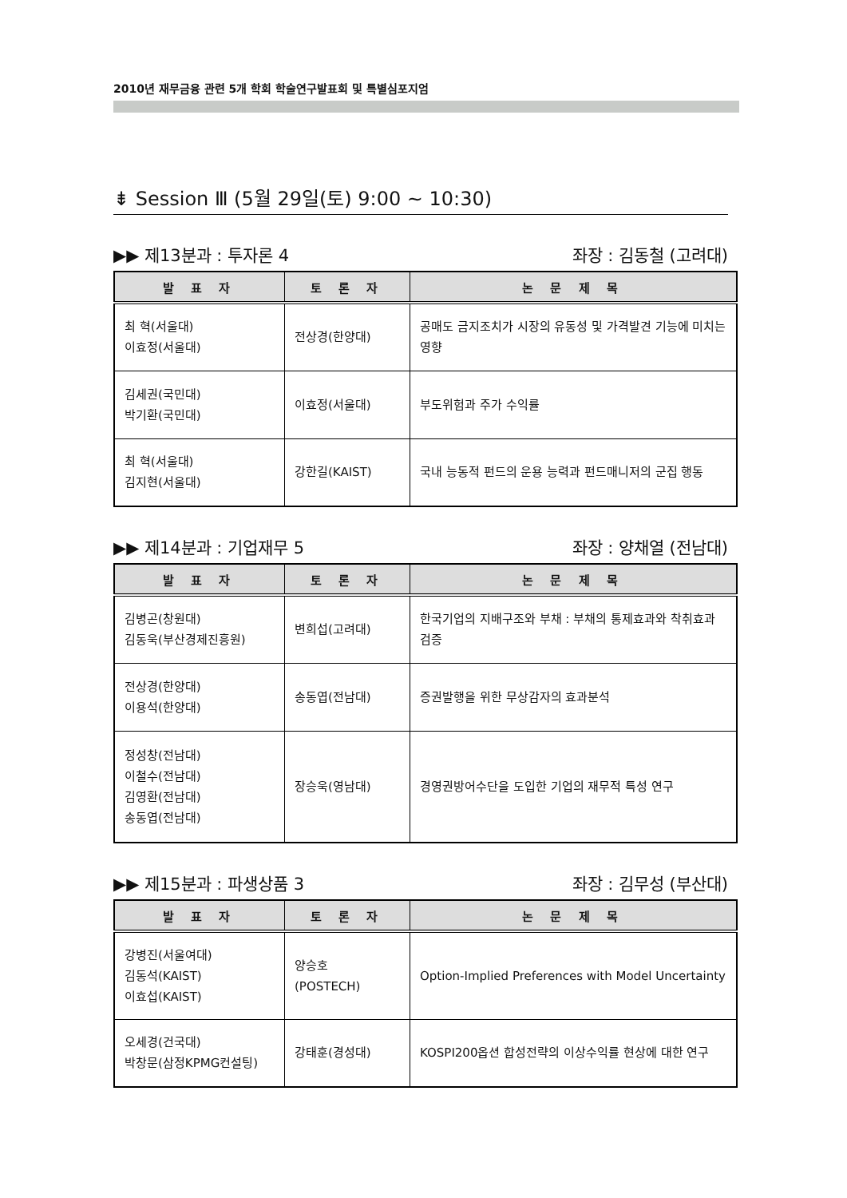2010년 재무금융 관련 5개 학회 학술연구발표회 및 특별심포지엄
⇟ Session Ⅲ (5월 29일(토) 9:00 ~ 10:30)
▶▶ 제13분과 : 투자론 4 좌장 : 김동철 (고려대)
| 발 표 자 | 토 론 자 | 논 문 제 목 |
| --- | --- | --- |
| 최 혁(서울대) 이효정(서울대) | 전상경(한양대) | 공매도 금지조치가 시장의 유동성 및 가격발견 기능에 미치는 영향 |
| 김세권(국민대) 박기환(국민대) | 이효정(서울대) | 부도위험과 주가 수익률 |
| 최 혁(서울대) 김지현(서울대) | 강한길(KAIST) | 국내 능동적 펀드의 운용 능력과 펀드매니저의 군집 행동 |
▶▶ 제14분과 : 기업재무 5 좌장 : 양채열 (전남대)
| 발 표 자 | 토 론 자 | 논 문 제 목 |
| --- | --- | --- |
| 김병곤(창원대) 김동욱(부산경제진흥원) | 변희섭(고려대) | 한국기업의 지배구조와 부채 : 부채의 통제효과와 착취효과 검증 |
| 전상경(한양대) 이용석(한양대) | 송동엽(전남대) | 증권발행을 위한 무상감자의 효과분석 |
| 정성창(전남대) 이철수(전남대) 김영환(전남대) 송동엽(전남대) | 장승욱(영남대) | 경영권방어수단을 도입한 기업의 재무적 특성 연구 |
▶▶ 제15분과 : 파생상품 3 좌장 : 김무성 (부산대)
| 발 표 자 | 토 론 자 | 논 문 제 목 |
| --- | --- | --- |
| 강병진(서울여대) 김동석(KAIST) 이효섭(KAIST) | 양승호 (POSTECH) | Option-Implied Preferences with Model Uncertainty |
| 오세경(건국대) 박창문(삼정KPMG컨설팅) | 강태훈(경성대) | KOSPI200옵션 합성전략의 이상수익률 현상에 대한 연구 |